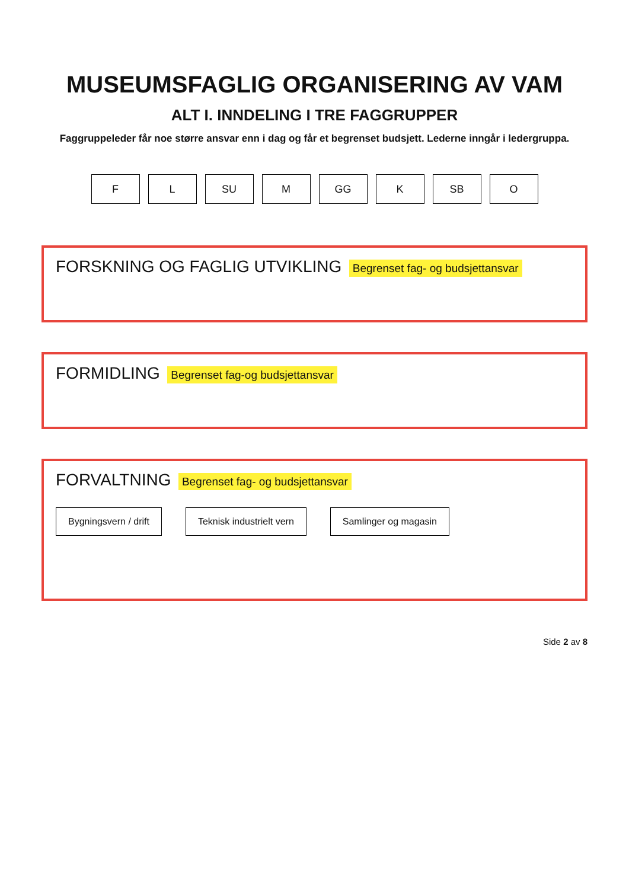MUSEUMSFAGLIG ORGANISERING AV VAM
ALT I. INNDELING I TRE FAGGRUPPER
Faggruppeleder får noe større ansvar enn i dag og får et begrenset budsjett. Lederne inngår i ledergruppa.
F L SU M GG K SB O
FORSKNING OG FAGLIG UTVIKLING
Begrenset fag- og budsjettansvar
FORMIDLING
Begrenset fag-og budsjettansvar
FORVALTNING
Begrenset fag- og budsjettansvar
Bygningsvern / drift Teknisk industrielt vern Samlinger og magasin
Side 2 av 8